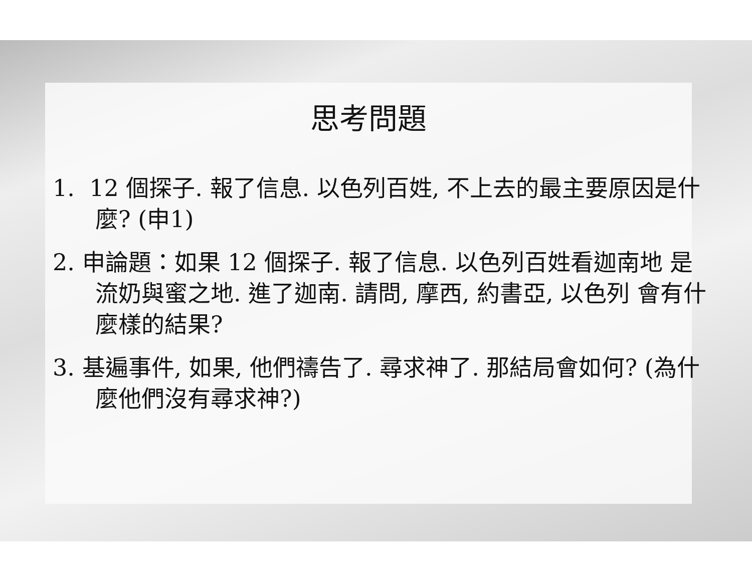思考問題
1. 12 個探子. 報了信息. 以色列百姓, 不上去的最主要原因是什麼? (申1)
2. 申論題：如果 12 個探子. 報了信息. 以色列百姓看迦南地 是流奶與蜜之地. 進了迦南. 請問, 摩西, 約書亞, 以色列 會有什麼樣的結果?
3. 基遍事件, 如果, 他們禱告了. 尋求神了. 那結局會如何? (為什麼他們沒有尋求神?)